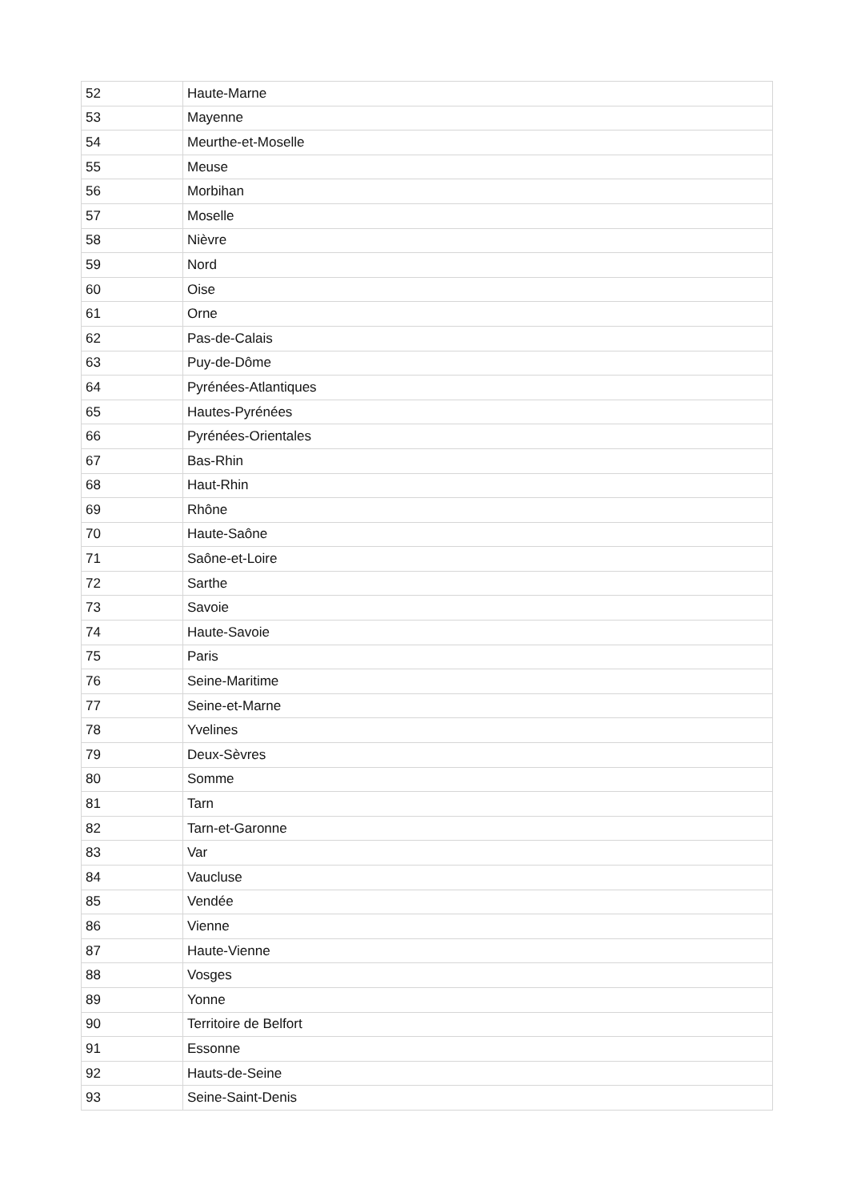| 52 | Haute-Marne |
| 53 | Mayenne |
| 54 | Meurthe-et-Moselle |
| 55 | Meuse |
| 56 | Morbihan |
| 57 | Moselle |
| 58 | Nièvre |
| 59 | Nord |
| 60 | Oise |
| 61 | Orne |
| 62 | Pas-de-Calais |
| 63 | Puy-de-Dôme |
| 64 | Pyrénées-Atlantiques |
| 65 | Hautes-Pyrénées |
| 66 | Pyrénées-Orientales |
| 67 | Bas-Rhin |
| 68 | Haut-Rhin |
| 69 | Rhône |
| 70 | Haute-Saône |
| 71 | Saône-et-Loire |
| 72 | Sarthe |
| 73 | Savoie |
| 74 | Haute-Savoie |
| 75 | Paris |
| 76 | Seine-Maritime |
| 77 | Seine-et-Marne |
| 78 | Yvelines |
| 79 | Deux-Sèvres |
| 80 | Somme |
| 81 | Tarn |
| 82 | Tarn-et-Garonne |
| 83 | Var |
| 84 | Vaucluse |
| 85 | Vendée |
| 86 | Vienne |
| 87 | Haute-Vienne |
| 88 | Vosges |
| 89 | Yonne |
| 90 | Territoire de Belfort |
| 91 | Essonne |
| 92 | Hauts-de-Seine |
| 93 | Seine-Saint-Denis |